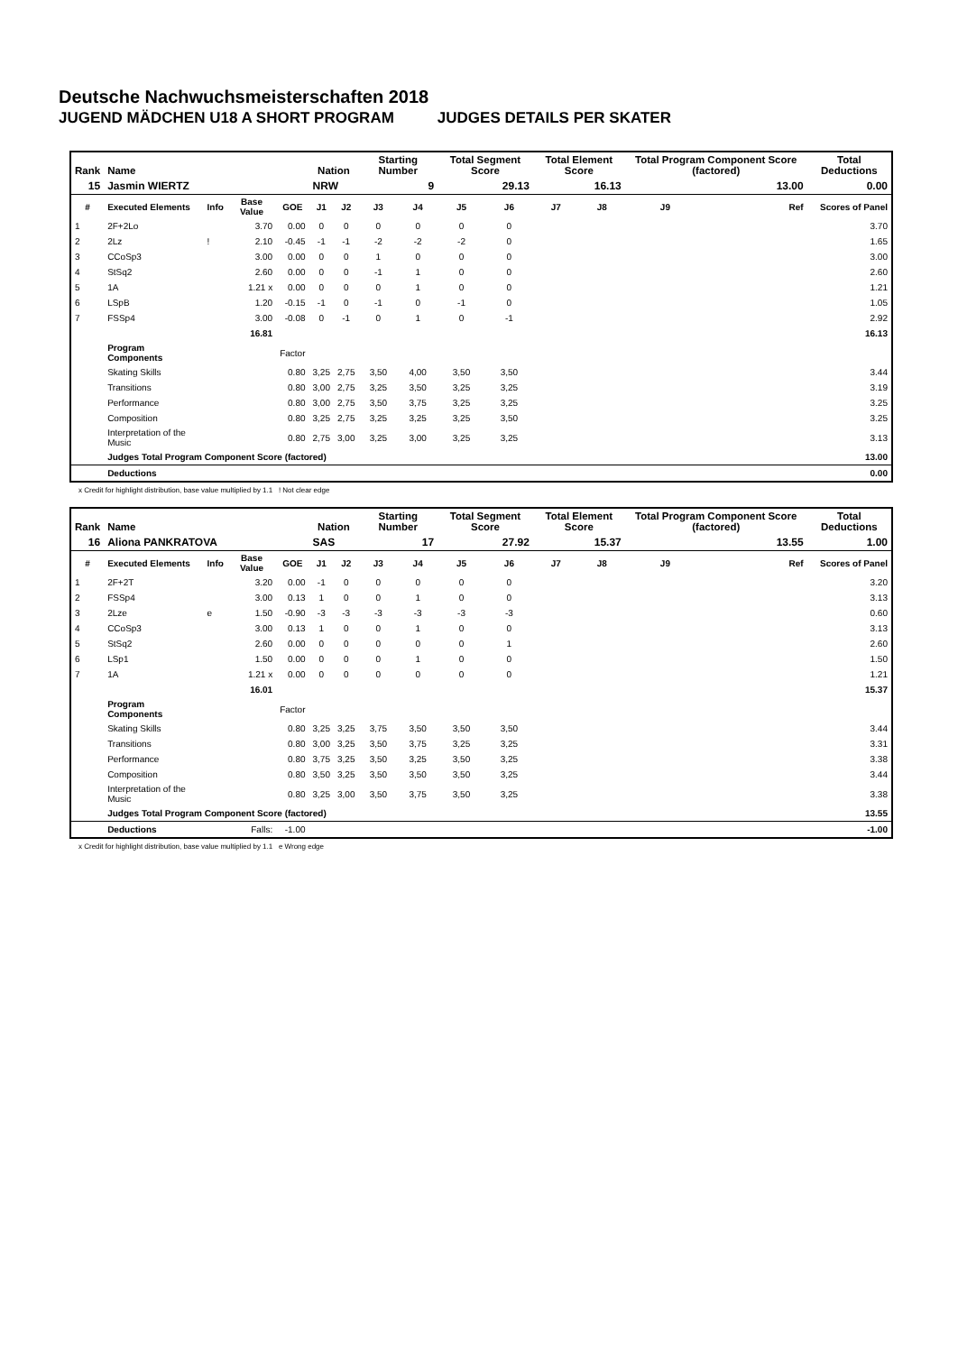Deutsche Nachwuchsmeisterschaften 2018
JUGEND MÄDCHEN U18 A SHORT PROGRAM JUDGES DETAILS PER SKATER
| Rank | Name | | | | Nation | | Starting Number | | Total Segment Score | | Total Element Score | | Total Program Component Score (factored) | | Total Deductions |
| --- | --- | --- | --- | --- | --- | --- | --- | --- | --- | --- | --- | --- | --- | --- | --- |
| 15 | Jasmin WIERTZ | | | | NRW | | 9 | | 29.13 | | 16.13 | | 13.00 | | 0.00 |
| # | Executed Elements | Info | Base Value | GOE | J1 | J2 | J3 | J4 | J5 | J6 | J7 | J8 | J9 | Ref | Scores of Panel |
| 1 | 2F+2Lo | | 3.70 | 0.00 | 0 | 0 | 0 | 0 | 0 | 0 | | | | | 3.70 |
| 2 | 2Lz | ! | 2.10 | -0.45 | -1 | -1 | -2 | -2 | -2 | 0 | | | | | 1.65 |
| 3 | CCoSp3 | | 3.00 | 0.00 | 0 | 0 | 1 | 0 | 0 | 0 | | | | | 3.00 |
| 4 | StSq2 | | 2.60 | 0.00 | 0 | 0 | -1 | 1 | 0 | 0 | | | | | 2.60 |
| 5 | 1A | | 1.21 x | 0.00 | 0 | 0 | 0 | 1 | 0 | 0 | | | | | 1.21 |
| 6 | LSpB | | 1.20 | -0.15 | -1 | 0 | -1 | 0 | -1 | 0 | | | | | 1.05 |
| 7 | FSSp4 | | 3.00 | -0.08 | 0 | -1 | 0 | 1 | 0 | -1 | | | | | 2.92 |
| | | | 16.81 | | | | | | | | | | | | 16.13 |
| | Program Components | | | Factor | | | | | | | | | | | |
| | Skating Skills | | | 0.80 | 3,25 | 2,75 | 3,50 | 4,00 | 3,50 | 3,50 | | | | | 3.44 |
| | Transitions | | | 0.80 | 3,00 | 2,75 | 3,25 | 3,50 | 3,25 | 3,25 | | | | | 3.19 |
| | Performance | | | 0.80 | 3,00 | 2,75 | 3,50 | 3,75 | 3,25 | 3,25 | | | | | 3.25 |
| | Composition | | | 0.80 | 3,25 | 2,75 | 3,25 | 3,25 | 3,25 | 3,50 | | | | | 3.25 |
| | Interpretation of the Music | | | 0.80 | 2,75 | 3,00 | 3,25 | 3,00 | 3,25 | 3,25 | | | | | 3.13 |
| | Judges Total Program Component Score (factored) | | | | | | | | | | | | | | 13.00 |
| | Deductions | | | | | | | | | | | | | | 0.00 |
x Credit for highlight distribution, base value multiplied by 1.1 ! Not clear edge
| Rank | Name | | | | Nation | | Starting Number | | Total Segment Score | | Total Element Score | | Total Program Component Score (factored) | | Total Deductions |
| --- | --- | --- | --- | --- | --- | --- | --- | --- | --- | --- | --- | --- | --- | --- | --- |
| 16 | Aliona PANKRATOVA | | | | SAS | | 17 | | 27.92 | | 15.37 | | 13.55 | | 1.00 |
| # | Executed Elements | Info | Base Value | GOE | J1 | J2 | J3 | J4 | J5 | J6 | J7 | J8 | J9 | Ref | Scores of Panel |
| 1 | 2F+2T | | 3.20 | 0.00 | -1 | 0 | 0 | 0 | 0 | 0 | | | | | 3.20 |
| 2 | FSSp4 | | 3.00 | 0.13 | 1 | 0 | 0 | 1 | 0 | 0 | | | | | 3.13 |
| 3 | 2Lze | e | 1.50 | -0.90 | -3 | -3 | -3 | -3 | -3 | -3 | | | | | 0.60 |
| 4 | CCoSp3 | | 3.00 | 0.13 | 1 | 0 | 0 | 1 | 0 | 0 | | | | | 3.13 |
| 5 | StSq2 | | 2.60 | 0.00 | 0 | 0 | 0 | 0 | 0 | 1 | | | | | 2.60 |
| 6 | LSp1 | | 1.50 | 0.00 | 0 | 0 | 0 | 1 | 0 | 0 | | | | | 1.50 |
| 7 | 1A | | 1.21 x | 0.00 | 0 | 0 | 0 | 0 | 0 | 0 | | | | | 1.21 |
| | | | 16.01 | | | | | | | | | | | | 15.37 |
| | Program Components | | | Factor | | | | | | | | | | | |
| | Skating Skills | | | 0.80 | 3,25 | 3,25 | 3,75 | 3,50 | 3,50 | 3,50 | | | | | 3.44 |
| | Transitions | | | 0.80 | 3,00 | 3,25 | 3,50 | 3,75 | 3,25 | 3,25 | | | | | 3.31 |
| | Performance | | | 0.80 | 3,75 | 3,25 | 3,50 | 3,25 | 3,50 | 3,25 | | | | | 3.38 |
| | Composition | | | 0.80 | 3,50 | 3,25 | 3,50 | 3,50 | 3,50 | 3,25 | | | | | 3.44 |
| | Interpretation of the Music | | | 0.80 | 3,25 | 3,00 | 3,50 | 3,75 | 3,50 | 3,25 | | | | | 3.38 |
| | Judges Total Program Component Score (factored) | | | | | | | | | | | | | | 13.55 |
| | Deductions | | Falls: | -1.00 | | | | | | | | | | | -1.00 |
x Credit for highlight distribution, base value multiplied by 1.1 e Wrong edge